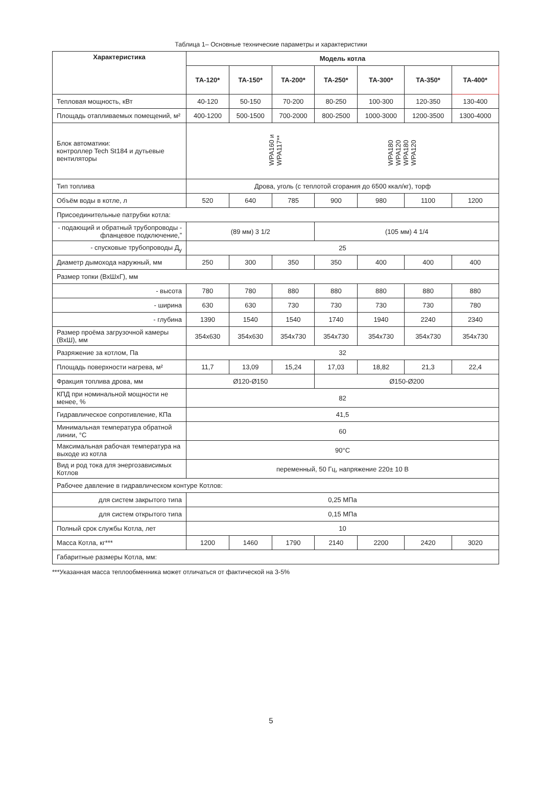Таблица 1– Основные технические параметры и характеристики
| Характеристика | Модель котла | | | | | | |
| --- | --- | --- | --- | --- | --- | --- | --- |
| | ТА-120* | ТА-150* | ТА-200* | ТА-250* | ТА-300* | ТА-350* | ТА-400* |
| Тепловая мощность, кВт | 40-120 | 50-150 | 70-200 | 80-250 | 100-300 | 120-350 | 130-400 |
| Площадь отапливаемых помещений, м² | 400-1200 | 500-1500 | 700-2000 | 800-2500 | 1000-3000 | 1200-3500 | 1300-4000 |
| Блок автоматики: контроллер Tech St184 и дутьевые вентиляторы | WPA160 и WPA117** WPA180 WPA120 WPA180 WPA120 | | | | | | |
| Тип топлива | Дрова, уголь (с теплотой сгорания до 6500 ккал/кг), торф | | | | | | |
| Объём воды в котле, л | 520 | 640 | 785 | 900 | 980 | 1100 | 1200 |
| Присоединительные патрубки котла: | | | | | | | |
| - подающий и обратный трубопроводы - фланцевое подключение,” | (89 мм) 3 1/2 | | | (105 мм) 4 1/4 | | | |
| - спусковые трубопроводы Д<sub>у</sub> | 25 | | | | | | |
| Диаметр дымохода наружный, мм | 250 | 300 | 350 | 350 | 400 | 400 | 400 |
| Размер топки (ВхШхГ), мм | | | | | | | |
| - высота | 780 | 780 | 880 | 880 | 880 | 880 | 880 |
| - ширина | 630 | 630 | 730 | 730 | 730 | 730 | 780 |
| - глубина | 1390 | 1540 | 1540 | 1740 | 1940 | 2240 | 2340 |
| Размер проёма загрузочной камеры (ВхШ), мм | 354x630 | 354x630 | 354x730 | 354x730 | 354x730 | 354x730 | 354x730 |
| Разряжение за котлом, Па | 32 | | | | | | |
| Площадь поверхности нагрева, м² | 11,7 | 13,09 | 15,24 | 17,03 | 18,82 | 21,3 | 22,4 |
| Фракция топлива дрова, мм | Ø120-Ø150 | | | Ø150-Ø200 | | | |
| КПД при номинальной мощности не менее, % | 82 | | | | | | |
| Гидравлическое сопротивление, КПа | 41,5 | | | | | | |
| Минимальная температура обратной линии, °С | 60 | | | | | | |
| Максимальная рабочая температура на выходе из котла | 90°С | | | | | | |
| Вид и род тока для энергозависимых Котлов | переменный, 50 Гц, напряжение 220± 10 В | | | | | | |
| Рабочее давление в гидравлическом контуре Котлов: | | | | | | | |
| для систем закрытого типа | 0,25 МПа | | | | | | |
| для систем открытого типа | 0,15 МПа | | | | | | |
| Полный срок службы Котла, лет | 10 | | | | | | |
| Масса Котла, кг*** | 1200 | 1460 | 1790 | 2140 | 2200 | 2420 | 3020 |
| Габаритные размеры Котла, мм: | | | | | | | |
***Указанная масса теплообменника может отличаться от фактической на 3-5%
5